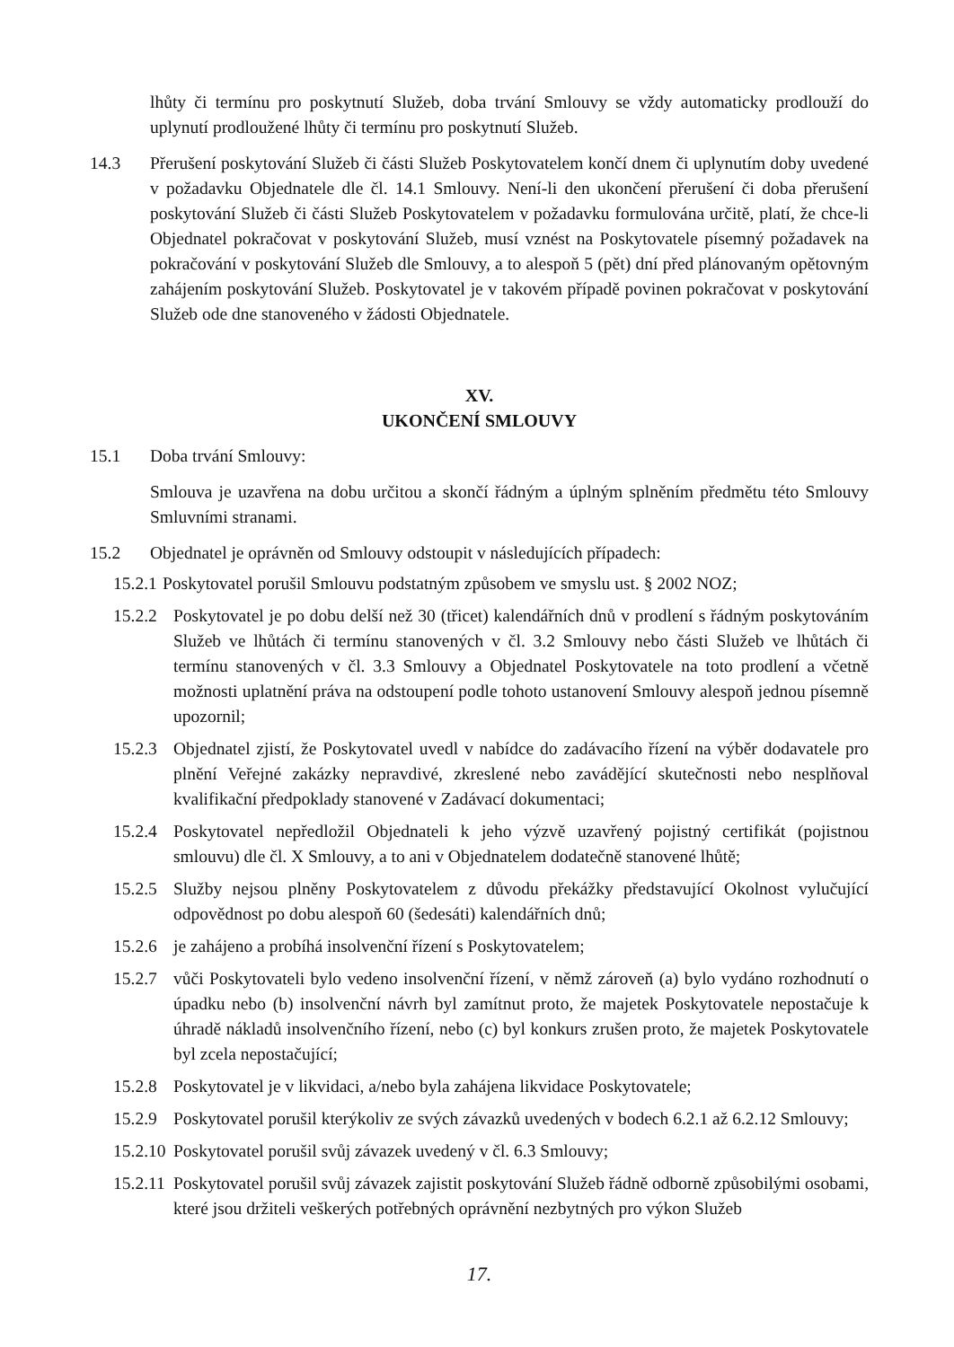lhůty či termínu pro poskytnutí Služeb, doba trvání Smlouvy se vždy automaticky prodlouží do uplynutí prodloužené lhůty či termínu pro poskytnutí Služeb.
14.3 Přerušení poskytování Služeb či části Služeb Poskytovatelem končí dnem či uplynutím doby uvedené v požadavku Objednatele dle čl. 14.1 Smlouvy. Není-li den ukončení přerušení či doba přerušení poskytování Služeb či části Služeb Poskytovatelem v požadavku formulována určitě, platí, že chce-li Objednatel pokračovat v poskytování Služeb, musí vznést na Poskytovatele písemný požadavek na pokračování v poskytování Služeb dle Smlouvy, a to alespoň 5 (pět) dní před plánovaným opětovným zahájením poskytování Služeb. Poskytovatel je v takovém případě povinen pokračovat v poskytování Služeb ode dne stanoveného v žádosti Objednatele.
XV.
UKONČENÍ SMLOUVY
15.1 Doba trvání Smlouvy:
Smlouva je uzavřena na dobu určitou a skončí řádným a úplným splněním předmětu této Smlouvy Smluvními stranami.
15.2 Objednatel je oprávněn od Smlouvy odstoupit v následujících případech:
15.2.1
Poskytovatel porušil Smlouvu podstatným způsobem ve smyslu ust. § 2002 NOZ;
15.2.2
Poskytovatel je po dobu delší než 30 (třicet) kalendářních dnů v prodlení s řádným poskytováním Služeb ve lhůtách či termínu stanovených v čl. 3.2 Smlouvy nebo části Služeb ve lhůtách či termínu stanovených v čl. 3.3 Smlouvy a Objednatel Poskytovatele na toto prodlení a včetně možnosti uplatnění práva na odstoupení podle tohoto ustanovení Smlouvy alespoň jednou písemně upozornil;
15.2.3
Objednatel zjistí, že Poskytovatel uvedl v nabídce do zadávacího řízení na výběr dodavatele pro plnění Veřejné zakázky nepravdivé, zkreslené nebo zavádějící skutečnosti nebo nesplňoval kvalifikační předpoklady stanovené v Zadávací dokumentaci;
15.2.4
Poskytovatel nepředložil Objednateli k jeho výzvě uzavřený pojistný certifikát (pojistnou smlouvu) dle čl. X Smlouvy, a to ani v Objednatelem dodatečně stanovené lhůtě;
15.2.5
Služby nejsou plněny Poskytovatelem z důvodu překážky představující Okolnost vylučující odpovědnost po dobu alespoň 60 (šedesáti) kalendářních dnů;
15.2.6
je zahájeno a probíhá insolvenční řízení s Poskytovatelem;
15.2.7
vůči Poskytovateli bylo vedeno insolvenční řízení, v němž zároveň (a) bylo vydáno rozhodnutí o úpadku nebo (b) insolvenční návrh byl zamítnut proto, že majetek Poskytovatele nepostačuje k úhradě nákladů insolvenčního řízení, nebo (c) byl konkurs zrušen proto, že majetek Poskytovatele byl zcela nepostačující;
15.2.8
Poskytovatel je v likvidaci, a/nebo byla zahájena likvidace Poskytovatele;
15.2.9
Poskytovatel porušil kterýkoliv ze svých závazků uvedených v bodech 6.2.1 až 6.2.12 Smlouvy;
15.2.10
Poskytovatel porušil svůj závazek uvedený v čl. 6.3 Smlouvy;
15.2.11
Poskytovatel porušil svůj závazek zajistit poskytování Služeb řádně odborně způsobilými osobami, které jsou držiteli veškerých potřebných oprávnění nezbytných pro výkon Služeb
17.